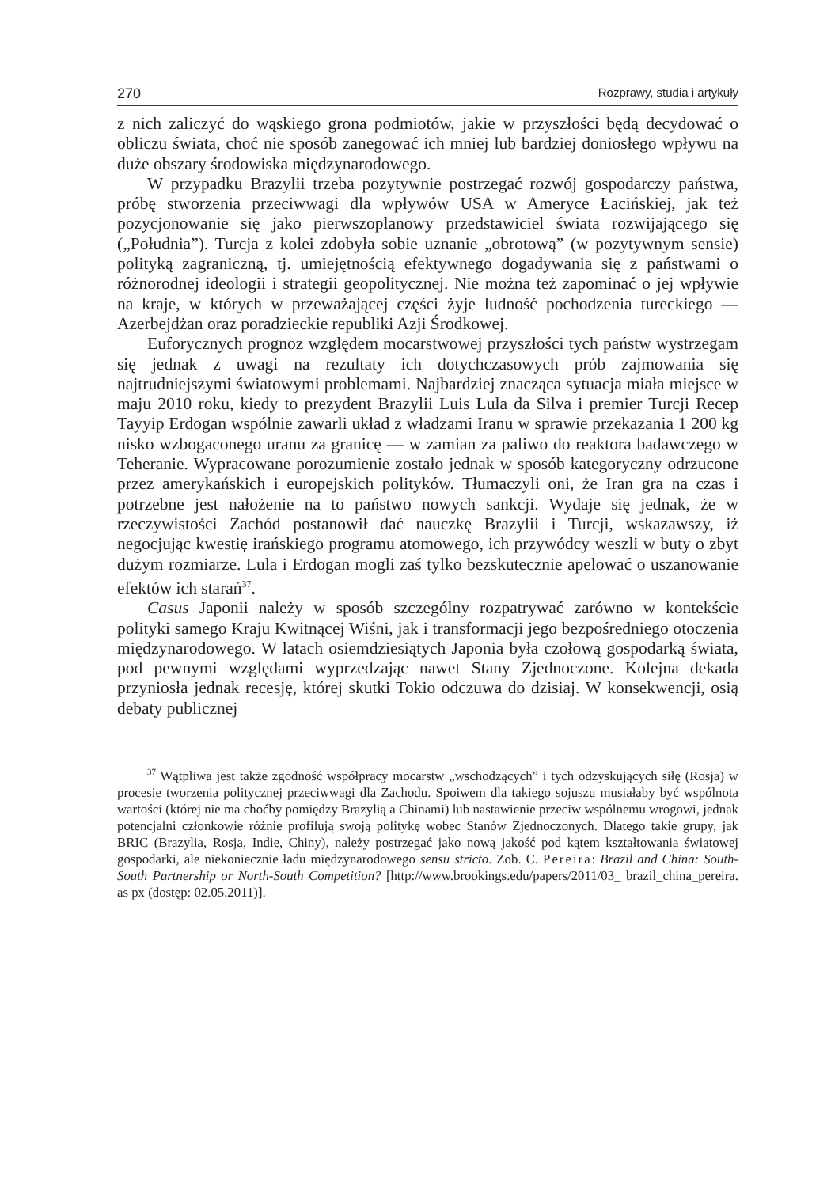270 Rozprawy, studia i artykuły
z nich zaliczyć do wąskiego grona podmiotów, jakie w przyszłości będą decydować o obliczu świata, choć nie sposób zanegować ich mniej lub bardziej doniosłego wpływu na duże obszary środowiska międzynarodowego.
W przypadku Brazylii trzeba pozytywnie postrzegać rozwój gospodarczy państwa, próbę stworzenia przeciwwagi dla wpływów USA w Ameryce Łacińskiej, jak też pozycjonowanie się jako pierwszoplanowy przedstawiciel świata rozwijającego się („Południa”). Turcja z kolei zdobyła sobie uznanie „obrotową” (w pozytywnym sensie) polityką zagraniczną, tj. umiejętnością efektywnego dogadywania się z państwami o różnorodnej ideologii i strategii geopolitycznej. Nie można też zapominać o jej wpływie na kraje, w których w przeważającej części żyje ludność pochodzenia tureckiego — Azerbejdżan oraz poradzieckie republiki Azji Środkowej.
Euforycznych prognoz względem mocarstwowej przyszłości tych państw wystrzegam się jednak z uwagi na rezultaty ich dotychczasowych prób zajmowania się najtrudniejszymi światowymi problemami. Najbardziej znacząca sytuacja miała miejsce w maju 2010 roku, kiedy to prezydent Brazylii Luis Lula da Silva i premier Turcji Recep Tayyip Erdogan wspólnie zawarli układ z władzami Iranu w sprawie przekazania 1 200 kg nisko wzbogaconego uranu za granicę — w zamian za paliwo do reaktora badawczego w Teheranie. Wypracowane porozumienie zostało jednak w sposób kategoryczny odrzucone przez amerykańskich i europejskich polityków. Tłumaczyli oni, że Iran gra na czas i potrzebne jest nałożenie na to państwo nowych sankcji. Wydaje się jednak, że w rzeczywistości Zachód postanowił dać nauczkę Brazylii i Turcji, wskazawszy, iż negocjując kwestię irańskiego programu atomowego, ich przywódcy weszli w buty o zbyt dużym rozmiarze. Lula i Erdogan mogli zaś tylko bezskutecznie apelować o uszanowanie efektów ich starań<sup>37</sup>.
Casus Japonii należy w sposób szczególny rozpatrywać zarówno w kontekście polityki samego Kraju Kwitnącej Wiśni, jak i transformacji jego bezpośredniego otoczenia międzynarodowego. W latach osiemdziesiątych Japonia była czołową gospodarką świata, pod pewnymi względami wyprzedzając nawet Stany Zjednoczone. Kolejna dekada przyniosła jednak recesję, której skutki Tokio odczuwa do dzisiaj. W konsekwencji, osią debaty publicznej
<sup>37</sup> Wątpliwa jest także zgodność współpracy mocarstw „wschodzących” i tych odzyskujących siłę (Rosja) w procesie tworzenia politycznej przeciwwagi dla Zachodu. Spoiwem dla takiego sojuszu musiałaby być wspólnota wartości (której nie ma choćby pomiędzy Brazylią a Chinami) lub nastawienie przeciw wspólnemu wrogowi, jednak potencjalni członkowie różnie profilują swoją politykę wobec Stanów Zjednoczonych. Dlatego takie grupy, jak BRIC (Brazylia, Rosja, Indie, Chiny), należy postrzegać jako nową jakość pod kątem kształtowania światowej gospodarki, ale niekoniecznie ładu międzynarodowego sensu stricto. Zob. C. Pereira: Brazil and China: South-South Partnership or North-South Competition? [http://www.brookings.edu/papers/2011/03_ brazil_china_pereira. as px (dostęp: 02.05.2011)].